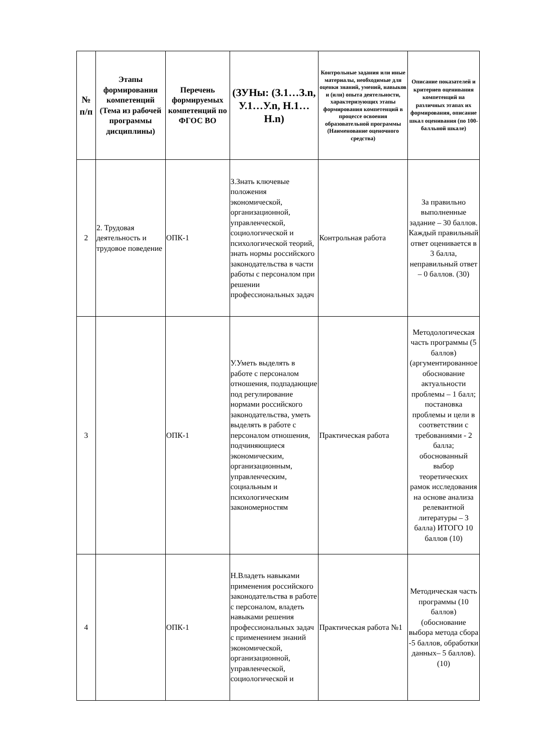| № п/п | Этапы формирования компетенций (Тема из рабочей программы дисциплины) | Перечень формируемых компетенций по ФГОС ВО | (ЗУНы: (З.1…З.n, У.1…У.n, Н.1…Н.n) | Контрольные задания или иные материалы, необходимые для оценки знаний, умений, навыков и (или) опыта деятельности, характеризующих этапы формирования компетенций в процессе освоения образовательной программы (Наименование оценочного средства) | Описание показателей и критериев оценивания компетенций на различных этапах их формирования, описание шкал оценивания (по 100-балльной шкале) |
| --- | --- | --- | --- | --- | --- |
| 2 | 2. Трудовая деятельность и трудовое поведение | ОПК-1 | З.Знать ключевые положения экономической, организационной, управленческой, социологической и психологической теорий, знать нормы российского законодательства в части работы с персоналом при решении профессиональных задач | Контрольная работа | За правильно выполненные задание – 30 баллов. Каждый правильный ответ оценивается в 3 балла, неправильный ответ – 0 баллов. (30) |
| 3 | | ОПК-1 | У.Уметь выделять в работе с персоналом отношения, подпадающие под регулирование нормами российского законодательства, уметь выделять в работе с персоналом отношения, подчиняющиеся экономическим, организационным, управленческим, социальным и психологическим закономерностям | Практическая работа | Методологическая часть программы (5 баллов) (аргументированное обоснование актуальности проблемы – 1 балл; постановка проблемы и цели в соответствии с требованиями - 2 балла; обоснованный выбор теоретических рамок исследования на основе анализа релевантной литературы – 3 балла) ИТОГО 10 баллов (10) |
| 4 | | ОПК-1 | Н.Владеть навыками применения российского законодательства в работе с персоналом, владеть навыками решения профессиональных задач с применением знаний экономической, организационной, управленческой, социологической и | Практическая работа №1 | Методическая часть программы (10 баллов) (обоснование выбора метода сбора -5 баллов, обработки данных– 5 баллов). (10) |